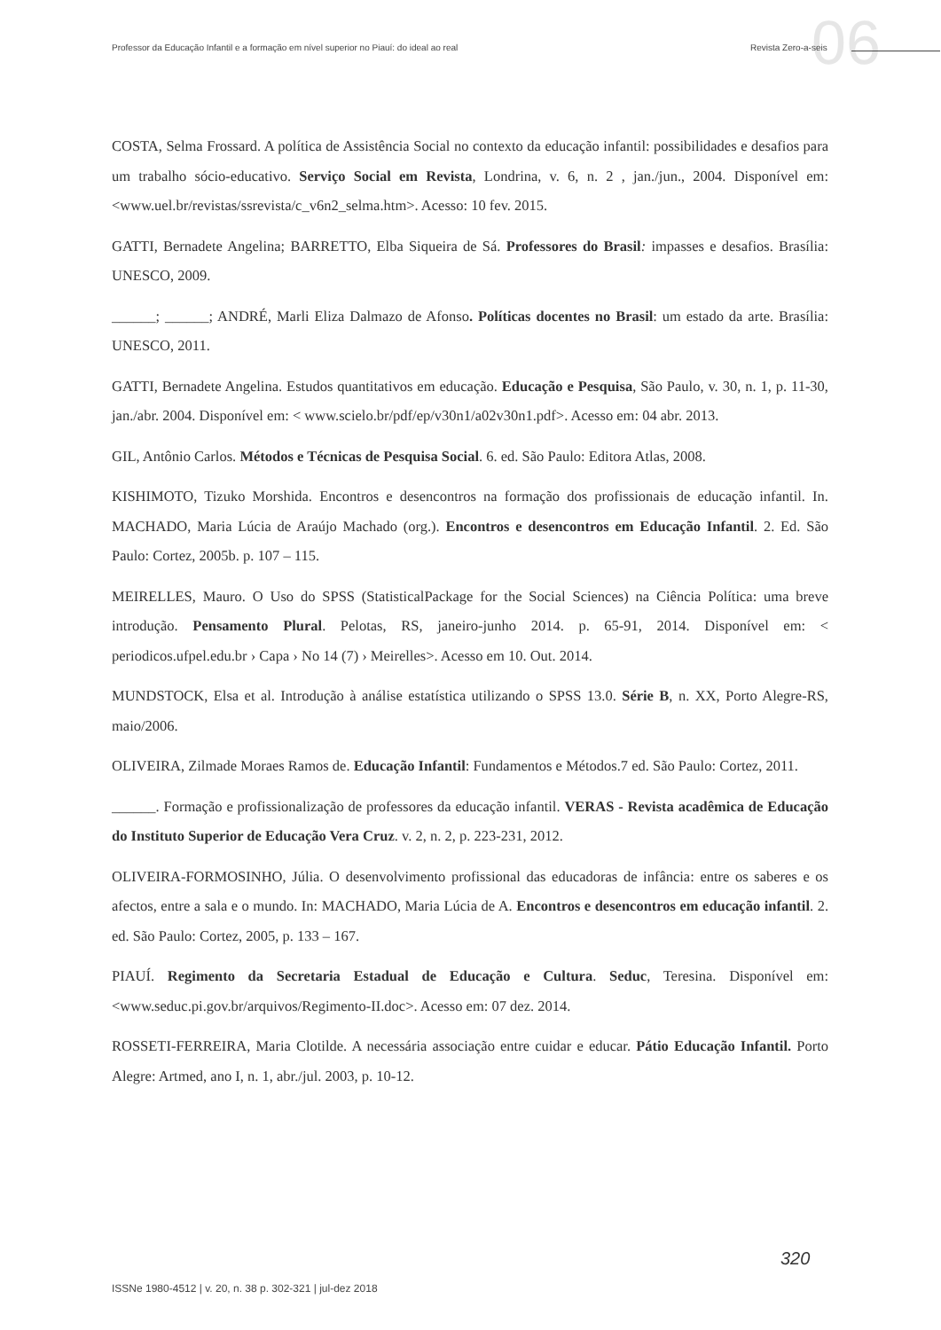06
Professor da Educação Infantil e a formação em nível superior no Piauí: do ideal ao real Revista Zero-a-seis
COSTA, Selma Frossard. A política de Assistência Social no contexto da educação infantil: possibilidades e desafios para um trabalho sócio-educativo. Serviço Social em Revista, Londrina, v. 6, n. 2 , jan./jun., 2004. Disponível em:<www.uel.br/revistas/ssrevista/c_v6n2_selma.htm>. Acesso: 10 fev. 2015.
GATTI, Bernadete Angelina; BARRETTO, Elba Siqueira de Sá. Professores do Brasil: impasses e desafios. Brasília: UNESCO, 2009.
______; ______; ANDRÉ, Marli Eliza Dalmazo de Afonso. Políticas docentes no Brasil: um estado da arte. Brasília: UNESCO, 2011.
GATTI, Bernadete Angelina. Estudos quantitativos em educação. Educação e Pesquisa, São Paulo, v. 30, n. 1, p. 11-30, jan./abr. 2004. Disponível em: < www.scielo.br/pdf/ep/v30n1/a02v30n1.pdf>. Acesso em: 04 abr. 2013.
GIL, Antônio Carlos. Métodos e Técnicas de Pesquisa Social. 6. ed. São Paulo: Editora Atlas, 2008.
KISHIMOTO, Tizuko Morshida. Encontros e desencontros na formação dos profissionais de educação infantil. In. MACHADO, Maria Lúcia de Araújo Machado (org.). Encontros e desencontros em Educação Infantil. 2. Ed. São Paulo: Cortez, 2005b. p. 107 – 115.
MEIRELLES, Mauro. O Uso do SPSS (StatisticalPackage for the Social Sciences) na Ciência Política: uma breve introdução. Pensamento Plural. Pelotas, RS, janeiro-junho 2014. p. 65-91, 2014. Disponível em: < periodicos.ufpel.edu.br › Capa › No 14 (7) › Meirelles>. Acesso em 10. Out. 2014.
MUNDSTOCK, Elsa et al. Introdução à análise estatística utilizando o SPSS 13.0. Série B, n. XX, Porto Alegre-RS, maio/2006.
OLIVEIRA, Zilmade Moraes Ramos de. Educação Infantil: Fundamentos e Métodos.7 ed. São Paulo: Cortez, 2011.
______. Formação e profissionalização de professores da educação infantil. VERAS - Revista acadêmica de Educação do Instituto Superior de Educação Vera Cruz. v. 2, n. 2, p. 223-231, 2012.
OLIVEIRA-FORMOSINHO, Júlia. O desenvolvimento profissional das educadoras de infância: entre os saberes e os afectos, entre a sala e o mundo. In: MACHADO, Maria Lúcia de A. Encontros e desencontros em educação infantil. 2. ed. São Paulo: Cortez, 2005, p. 133 – 167.
PIAUÍ. Regimento da Secretaria Estadual de Educação e Cultura. Seduc, Teresina. Disponível em: <www.seduc.pi.gov.br/arquivos/Regimento-II.doc>. Acesso em: 07 dez. 2014.
ROSSETI-FERREIRA, Maria Clotilde. A necessária associação entre cuidar e educar. Pátio Educação Infantil. Porto Alegre: Artmed, ano I, n. 1, abr./jul. 2003, p. 10-12.
320
ISSNe 1980-4512 | v. 20, n. 38 p. 302-321 | jul-dez 2018